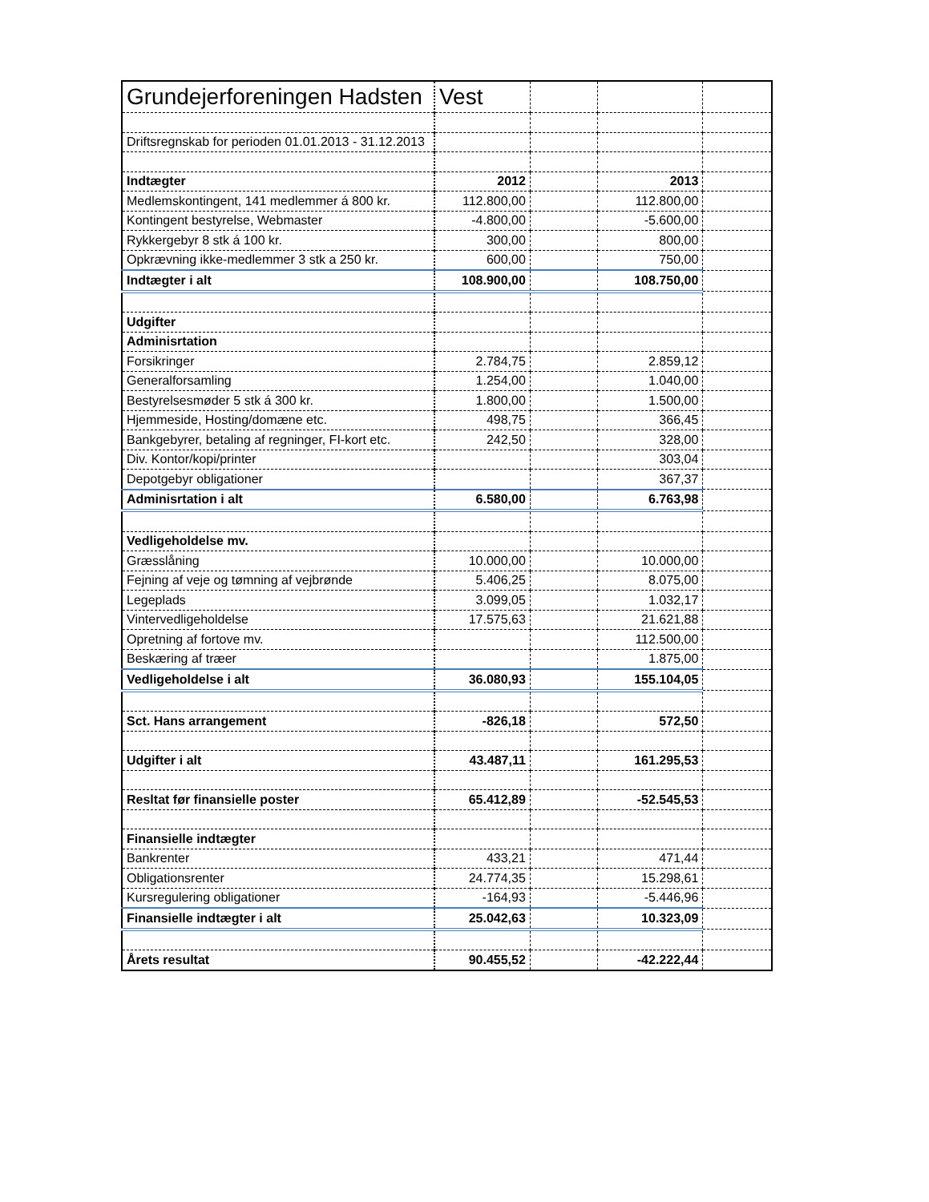| Grundejerforeningen Hadsten | Vest | | | |
| Driftsregnskab for perioden 01.01.2013 - 31.12.2013 | | | | |
| Indtægter | 2012 | | 2013 | |
| Medlemskontingent, 141 medlemmer á 800 kr. | 112.800,00 | | 112.800,00 | |
| Kontingent bestyrelse, Webmaster | -4.800,00 | | -5.600,00 | |
| Rykkergebyr 8 stk á 100 kr. | 300,00 | | 800,00 | |
| Opkrævning ikke-medlemmer 3 stk a 250 kr. | 600,00 | | 750,00 | |
| Indtægter i alt | 108.900,00 | | 108.750,00 | |
| Udgifter | | | | |
| Adminisrtation | | | | |
| Forsikringer | 2.784,75 | | 2.859,12 | |
| Generalforsamling | 1.254,00 | | 1.040,00 | |
| Bestyrelsesmøder 5 stk á 300 kr. | 1.800,00 | | 1.500,00 | |
| Hjemmeside, Hosting/domæne etc. | 498,75 | | 366,45 | |
| Bankgebyrer, betaling af regninger, FI-kort etc. | 242,50 | | 328,00 | |
| Div. Kontor/kopi/printer | | | 303,04 | |
| Depotgebyr obligationer | | | 367,37 | |
| Adminisrtation i alt | 6.580,00 | | 6.763,98 | |
| Vedligeholdelse mv. | | | | |
| Græsslåning | 10.000,00 | | 10.000,00 | |
| Fejning af veje og tømning af vejbrønde | 5.406,25 | | 8.075,00 | |
| Legeplads | 3.099,05 | | 1.032,17 | |
| Vintervedligeholdelse | 17.575,63 | | 21.621,88 | |
| Opretning af fortove mv. | | | 112.500,00 | |
| Beskæring af træer | | | 1.875,00 | |
| Vedligeholdelse i alt | 36.080,93 | | 155.104,05 | |
| Sct. Hans arrangement | -826,18 | | 572,50 | |
| Udgifter i alt | 43.487,11 | | 161.295,53 | |
| Resltat før finansielle poster | 65.412,89 | | -52.545,53 | |
| Finansielle indtægter | | | | |
| Bankrenter | 433,21 | | 471,44 | |
| Obligationsrenter | 24.774,35 | | 15.298,61 | |
| Kursregulering obligationer | -164,93 | | -5.446,96 | |
| Finansielle indtægter i alt | 25.042,63 | | 10.323,09 | |
| Årets resultat | 90.455,52 | | -42.222,44 | |